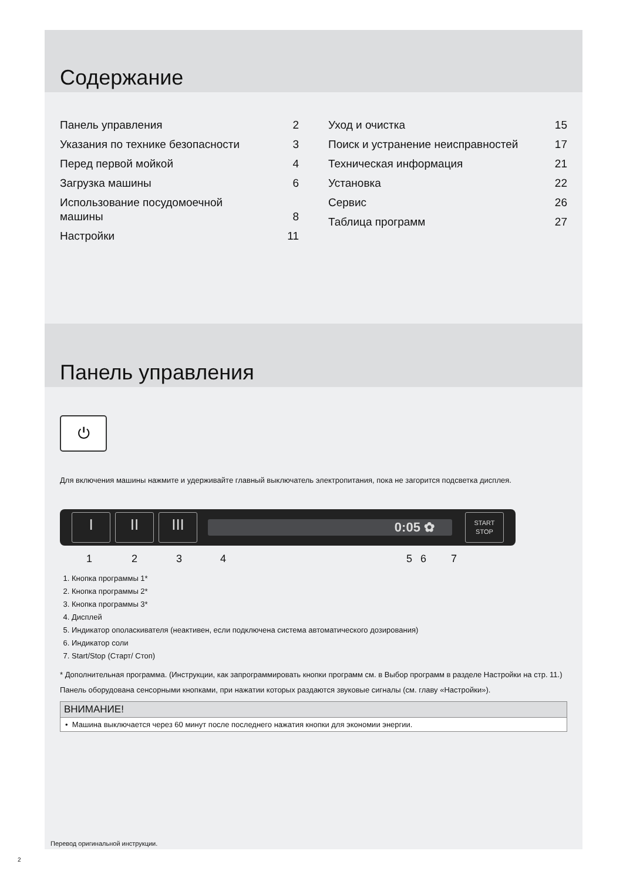Содержание
Панель управления 2
Указания по технике безопасности 3
Перед первой мойкой 4
Загрузка машины 6
Использование посудомоечной
машины 8
Настройки 11
Уход и очистка 15
Поиск и устранение неисправностей 17
Техническая информация 21
Установка 22
Сервис 26
Таблица программ 27
Панель управления
⏻
Для включения машины нажмите и удерживайте главный выключатель электропитания, пока не загорится подсветка дисплея.
I II III
0:05 ✿
START
STOP
1234567
1. Кнопка программы 1*
2. Кнопка программы 2*
3. Кнопка программы 3*
4. Дисплей
5. Индикатор ополаскивателя (неактивен, если подключена система автоматического дозирования)
6. Индикатор соли
7. Start/Stop (Старт/ Стоп)
* Дополнительная программа. (Инструкции, как запрограммировать кнопки программ см. в Выбор программ в разделе Настройки на стр. 11.)
Панель оборудована сенсорными кнопками, при нажатии которых раздаются звуковые сигналы (см. главу «Настройки»).
ВНИМАНИЕ!
• Машина выключается через 60 минут после последнего нажатия кнопки для экономии энергии.
Перевод оригинальной инструкции.
2